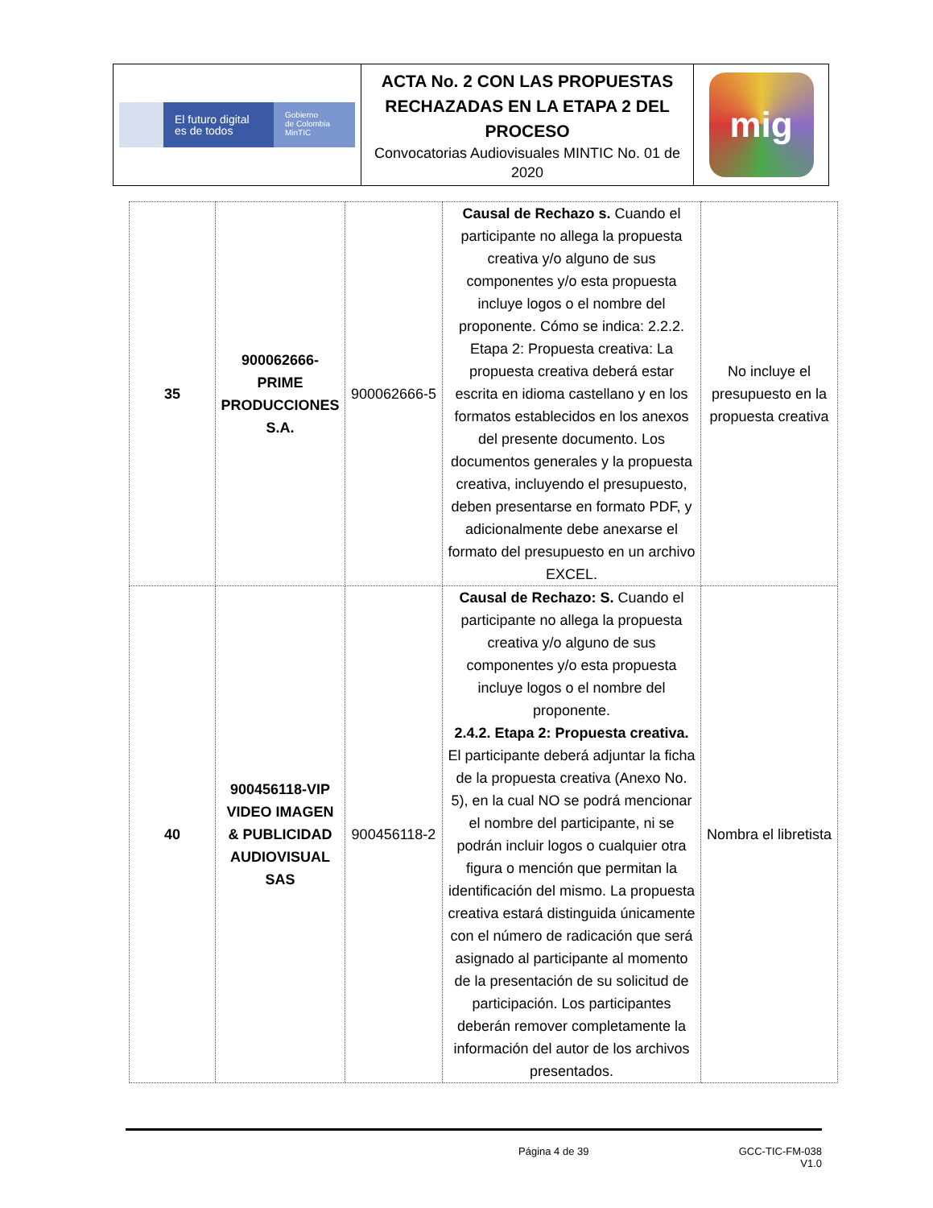| El futuro digital es de todos Gobierno de Colombia MinTIC | ACTA No. 2 CON LAS PROPUESTAS RECHAZADAS EN LA ETAPA 2 DEL PROCESO Convocatorias Audiovisuales MINTIC No. 01 de 2020 | mig |
| 35 | 900062666-PRIME PRODUCCIONES S.A. | 900062666-5 | Causal de Rechazo s. Cuando el participante no allega la propuesta creativa y/o alguno de sus componentes y/o esta propuesta incluye logos o el nombre del proponente. Cómo se indica: 2.2.2. Etapa 2: Propuesta creativa: La propuesta creativa deberá estar escrita en idioma castellano y en los formatos establecidos en los anexos del presente documento. Los documentos generales y la propuesta creativa, incluyendo el presupuesto, deben presentarse en formato PDF, y adicionalmente debe anexarse el formato del presupuesto en un archivo EXCEL. | No incluye el presupuesto en la propuesta creativa |
| 40 | 900456118-VIP VIDEO IMAGEN & PUBLICIDAD AUDIOVISUAL SAS | 900456118-2 | Causal de Rechazo: S. Cuando el participante no allega la propuesta creativa y/o alguno de sus componentes y/o esta propuesta incluye logos o el nombre del proponente. 2.4.2. Etapa 2: Propuesta creativa. El participante deberá adjuntar la ficha de la propuesta creativa (Anexo No. 5), en la cual NO se podrá mencionar el nombre del participante, ni se podrán incluir logos o cualquier otra figura o mención que permitan la identificación del mismo. La propuesta creativa estará distinguida únicamente con el número de radicación que será asignado al participante al momento de la presentación de su solicitud de participación. Los participantes deberán remover completamente la información del autor de los archivos presentados. | Nombra el libretista |
Página 4 de 39 GCC-TIC-FM-038
V1.0